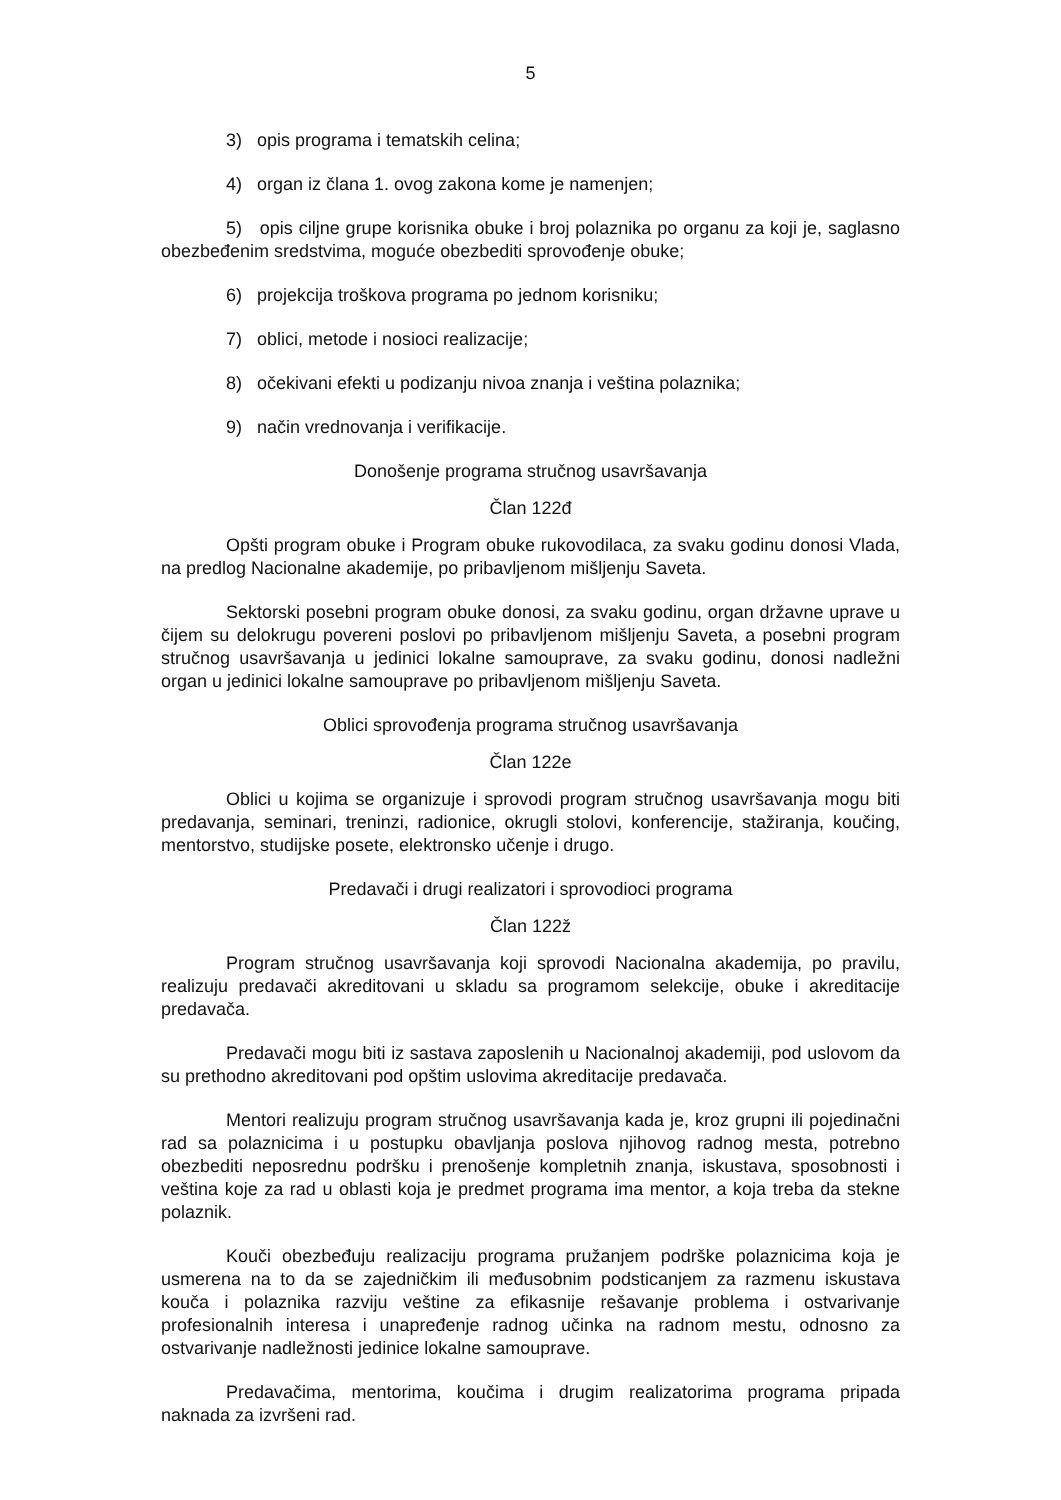5
3) opis programa i tematskih celina;
4) organ iz člana 1. ovog zakona kome je namenjen;
5) opis ciljne grupe korisnika obuke i broj polaznika po organu za koji je, saglasno obezbeđenim sredstvima, moguće obezbediti sprovođenje obuke;
6) projekcija troškova programa po jednom korisniku;
7) oblici, metode i nosioci realizacije;
8) očekivani efekti u podizanju nivoa znanja i veština polaznika;
9) način vrednovanja i verifikacije.
Donošenje programa stručnog usavršavanja
Član 122đ
Opšti program obuke i Program obuke rukovodilaca, za svaku godinu donosi Vlada, na predlog Nacionalne akademije, po pribavljenom mišljenju Saveta.
Sektorski posebni program obuke donosi, za svaku godinu, organ državne uprave u čijem su delokrugu povereni poslovi po pribavljenom mišljenju Saveta, a posebni program stručnog usavršavanja u jedinici lokalne samouprave, za svaku godinu, donosi nadležni organ u jedinici lokalne samouprave po pribavljenom mišljenju Saveta.
Oblici sprovođenja programa stručnog usavršavanja
Član 122e
Oblici u kojima se organizuje i sprovodi program stručnog usavršavanja mogu biti predavanja, seminari, treninzi, radionice, okrugli stolovi, konferencije, stažiranja, koučing, mentorstvo, studijske posete, elektronsko učenje i drugo.
Predavači i drugi realizatori i sprovodioci programa
Član 122ž
Program stručnog usavršavanja koji sprovodi Nacionalna akademija, po pravilu, realizuju predavači akreditovani u skladu sa programom selekcije, obuke i akreditacije predavača.
Predavači mogu biti iz sastava zaposlenih u Nacionalnoj akademiji, pod uslovom da su prethodno akreditovani pod opštim uslovima akreditacije predavača.
Mentori realizuju program stručnog usavršavanja kada je, kroz grupni ili pojedinačni rad sa polaznicima i u postupku obavljanja poslova njihovog radnog mesta, potrebno obezbediti neposrednu podršku i prenošenje kompletnih znanja, iskustava, sposobnosti i veština koje za rad u oblasti koja je predmet programa ima mentor, a koja treba da stekne polaznik.
Kouči obezbeđuju realizaciju programa pružanjem podrške polaznicima koja je usmerena na to da se zajedničkim ili međusobnim podsticanjem za razmenu iskustava kouča i polaznika razviju veštine za efikasnije rešavanje problema i ostvarivanje profesionalnih interesa i unapređenje radnog učinka na radnom mestu, odnosno za ostvarivanje nadležnosti jedinice lokalne samouprave.
Predavačima, mentorima, koučima i drugim realizatorima programa pripada naknada za izvršeni rad.